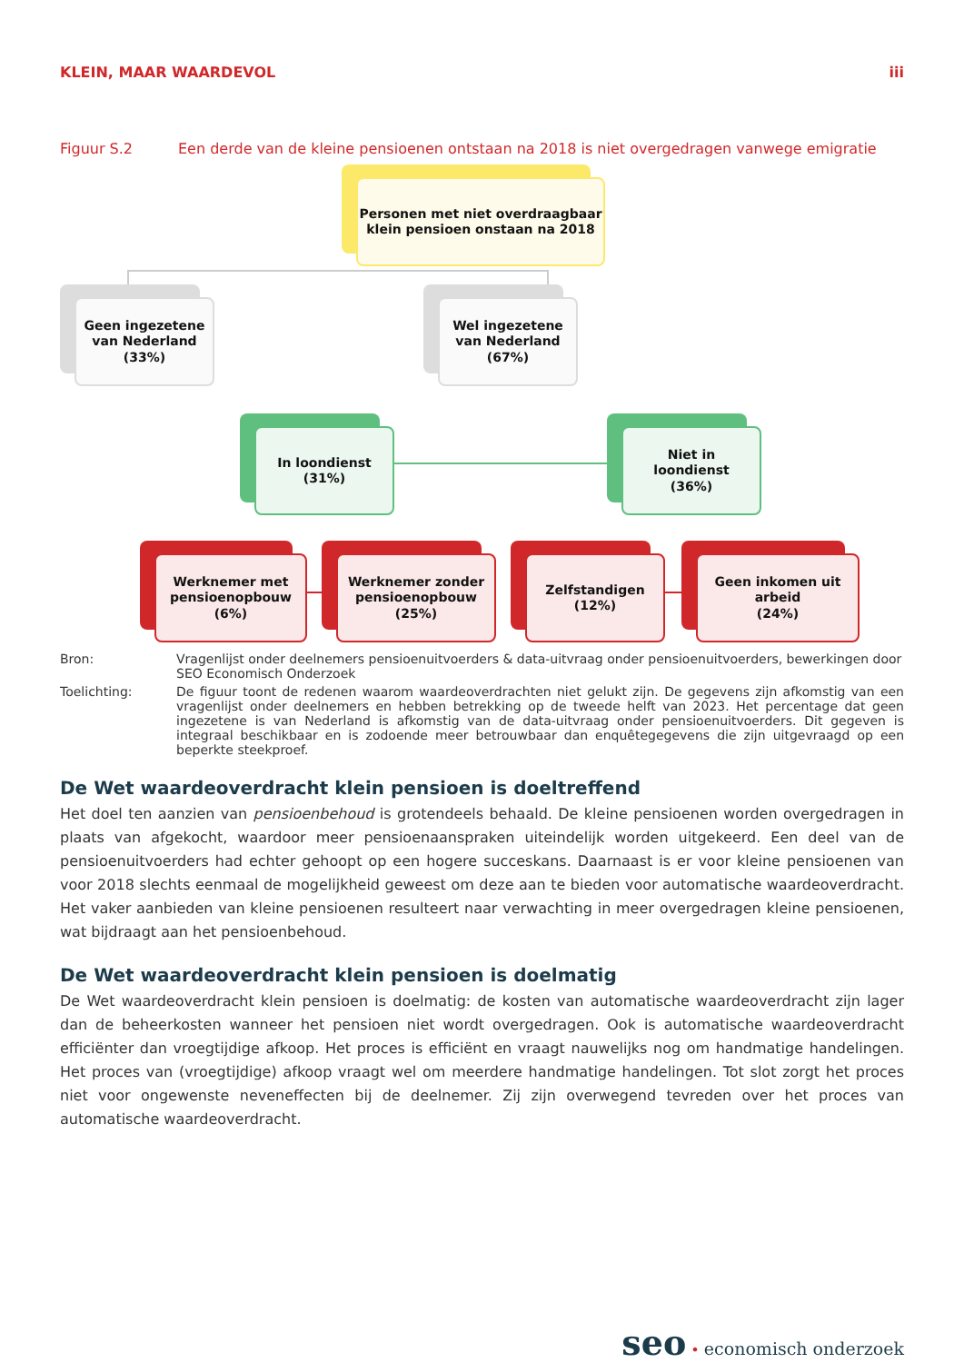KLEIN, MAAR WAARDEVOL iii
Figuur S.2 Een derde van de kleine pensioenen ontstaan na 2018 is niet overgedragen vanwege emigratie
Personen met niet overdraagbaar
klein pensioen onstaan na 2018
Geen ingezetene
van Nederland
(33%)
Wel ingezetene
van Nederland
(67%)
In loondienst
(31%)
Niet in
loondienst
(36%)
Werknemer met
pensioenopbouw
(6%)
Werknemer zonder
pensioenopbouw
(25%)
Zelfstandigen
(12%)
Geen inkomen uit
arbeid
(24%)
Bron: Vragenlijst onder deelnemers pensioenuitvoerders & data-uitvraag onder pensioenuitvoerders, bewerkingen door SEO Economisch Onderzoek
Toelichting: De figuur toont de redenen waarom waardeoverdrachten niet gelukt zijn. De gegevens zijn afkomstig van een vragenlijst onder deelnemers en hebben betrekking op de tweede helft van 2023. Het percentage dat geen ingezetene is van Nederland is afkomstig van de data-uitvraag onder pensioenuitvoerders. Dit gegeven is integraal beschikbaar en is zodoende meer betrouwbaar dan enquêtegegevens die zijn uitgevraagd op een beperkte steekproef.
De Wet waardeoverdracht klein pensioen is doeltreffend
Het doel ten aanzien van pensioenbehoud is grotendeels behaald. De kleine pensioenen worden overgedragen in plaats van afgekocht, waardoor meer pensioenaanspraken uiteindelijk worden uitgekeerd. Een deel van de pensioenuitvoerders had echter gehoopt op een hogere succeskans. Daarnaast is er voor kleine pensioenen van voor 2018 slechts eenmaal de mogelijkheid geweest om deze aan te bieden voor automatische waardeoverdracht. Het vaker aanbieden van kleine pensioenen resulteert naar verwachting in meer overgedragen kleine pensioenen, wat bijdraagt aan het pensioenbehoud.
De Wet waardeoverdracht klein pensioen is doelmatig
De Wet waardeoverdracht klein pensioen is doelmatig: de kosten van automatische waardeoverdracht zijn lager dan de beheerkosten wanneer het pensioen niet wordt overgedragen. Ook is automatische waardeoverdracht efficiënter dan vroegtijdige afkoop. Het proces is efficiënt en vraagt nauwelijks nog om handmatige handelingen. Het proces van (vroegtijdige) afkoop vraagt wel om meerdere handmatige handelingen. Tot slot zorgt het proces niet voor ongewenste neveneffecten bij de deelnemer. Zij zijn overwegend tevreden over het proces van automatische waardeoverdracht.
seo • economisch onderzoek